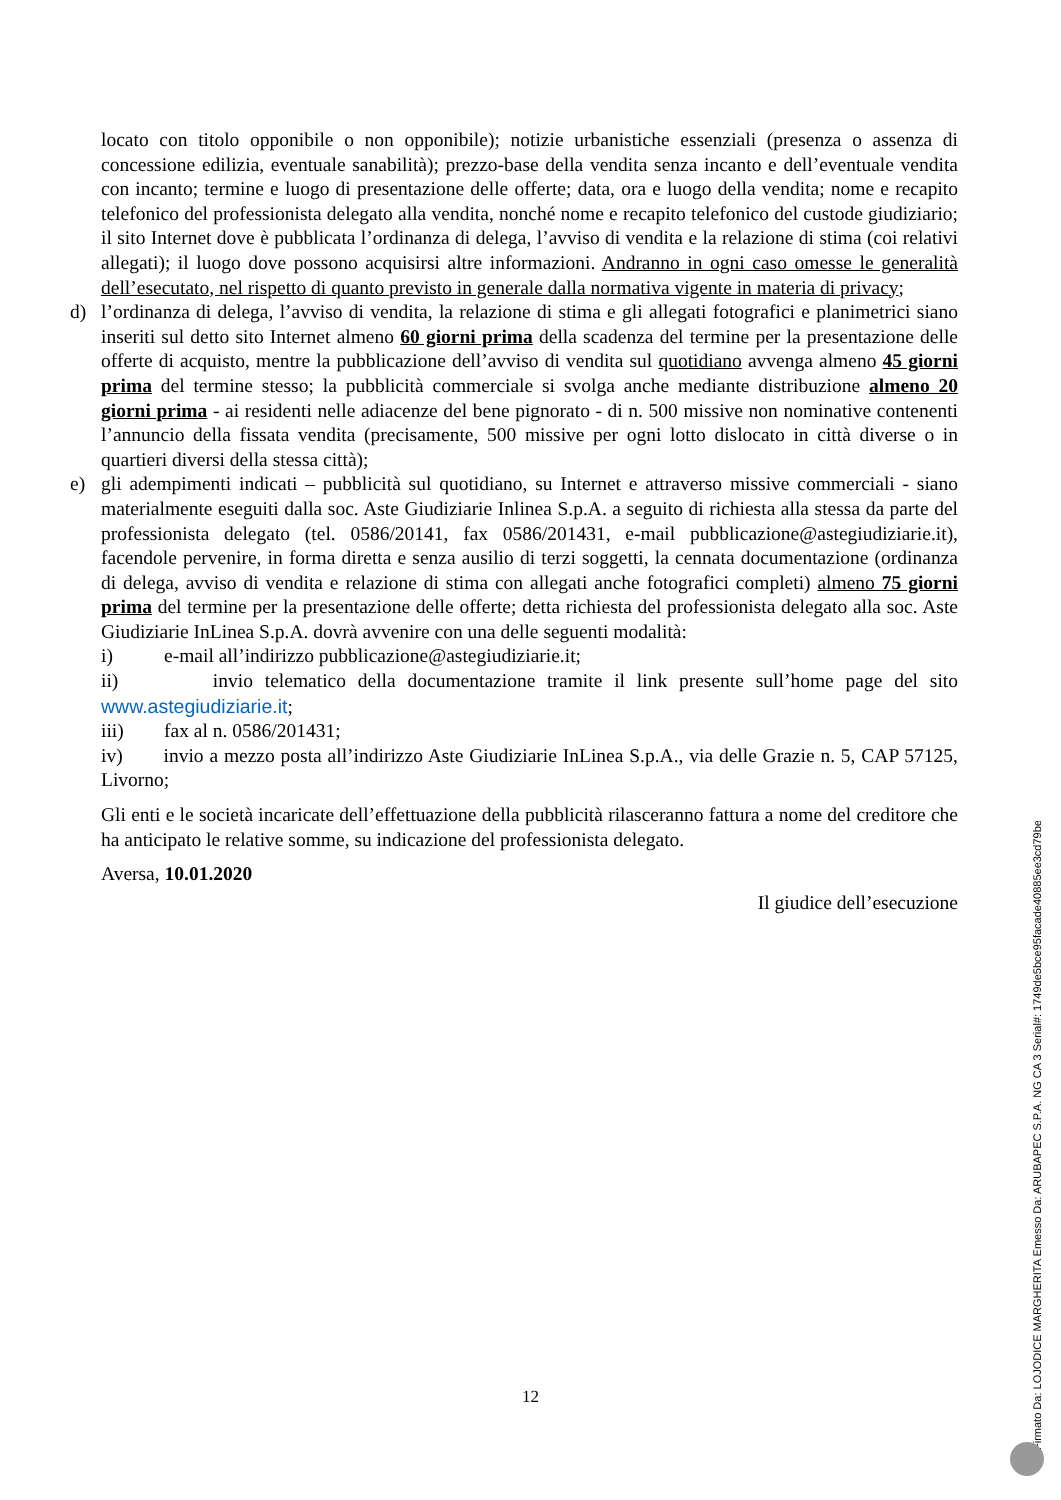locato con titolo opponibile o non opponibile); notizie urbanistiche essenziali (presenza o assenza di concessione edilizia, eventuale sanabilità); prezzo-base della vendita senza incanto e dell’eventuale vendita con incanto; termine e luogo di presentazione delle offerte; data, ora e luogo della vendita; nome e recapito telefonico del professionista delegato alla vendita, nonché nome e recapito telefonico del custode giudiziario; il sito Internet dove è pubblicata l’ordinanza di delega, l’avviso di vendita e la relazione di stima (coi relativi allegati); il luogo dove possono acquisirsi altre informazioni. Andranno in ogni caso omesse le generalità dell’esecutato, nel rispetto di quanto previsto in generale dalla normativa vigente in materia di privacy;
d) l’ordinanza di delega, l’avviso di vendita, la relazione di stima e gli allegati fotografici e planimetrici siano inseriti sul detto sito Internet almeno 60 giorni prima della scadenza del termine per la presentazione delle offerte di acquisto, mentre la pubblicazione dell’avviso di vendita sul quotidiano avvenga almeno 45 giorni prima del termine stesso; la pubblicità commerciale si svolga anche mediante distribuzione almeno 20 giorni prima - ai residenti nelle adiacenze del bene pignorato - di n. 500 missive non nominative contenenti l’annuncio della fissata vendita (precisamente, 500 missive per ogni lotto dislocato in città diverse o in quartieri diversi della stessa città);
e) gli adempimenti indicati – pubblicità sul quotidiano, su Internet e attraverso missive commerciali - siano materialmente eseguiti dalla soc. Aste Giudiziarie Inlinea S.p.A. a seguito di richiesta alla stessa da parte del professionista delegato (tel. 0586/20141, fax 0586/201431, e-mail pubblicazione@astegiudiziarie.it), facendole pervenire, in forma diretta e senza ausilio di terzi soggetti, la cennata documentazione (ordinanza di delega, avviso di vendita e relazione di stima con allegati anche fotografici completi) almeno 75 giorni prima del termine per la presentazione delle offerte; detta richiesta del professionista delegato alla soc. Aste Giudiziarie InLinea S.p.A. dovrà avvenire con una delle seguenti modalità:
i) e-mail all’indirizzo pubblicazione@astegiudiziarie.it;
ii) invio telematico della documentazione tramite il link presente sull’home page del sito www.astegiudiziarie.it;
iii) fax al n. 0586/201431;
iv) invio a mezzo posta all’indirizzo Aste Giudiziarie InLinea S.p.A., via delle Grazie n. 5, CAP 57125, Livorno;
Gli enti e le società incaricate dell’effettuazione della pubblicità rilasceranno fattura a nome del creditore che ha anticipato le relative somme, su indicazione del professionista delegato.
Aversa, 10.01.2020
Il giudice dell’esecuzione
12
Firmato Da: LOJODICE MARGHERITA Emesso Da: ARUBAPEC S.P.A. NG CA 3 Serial#: 1749de5bce95facade40885ee3cd79be